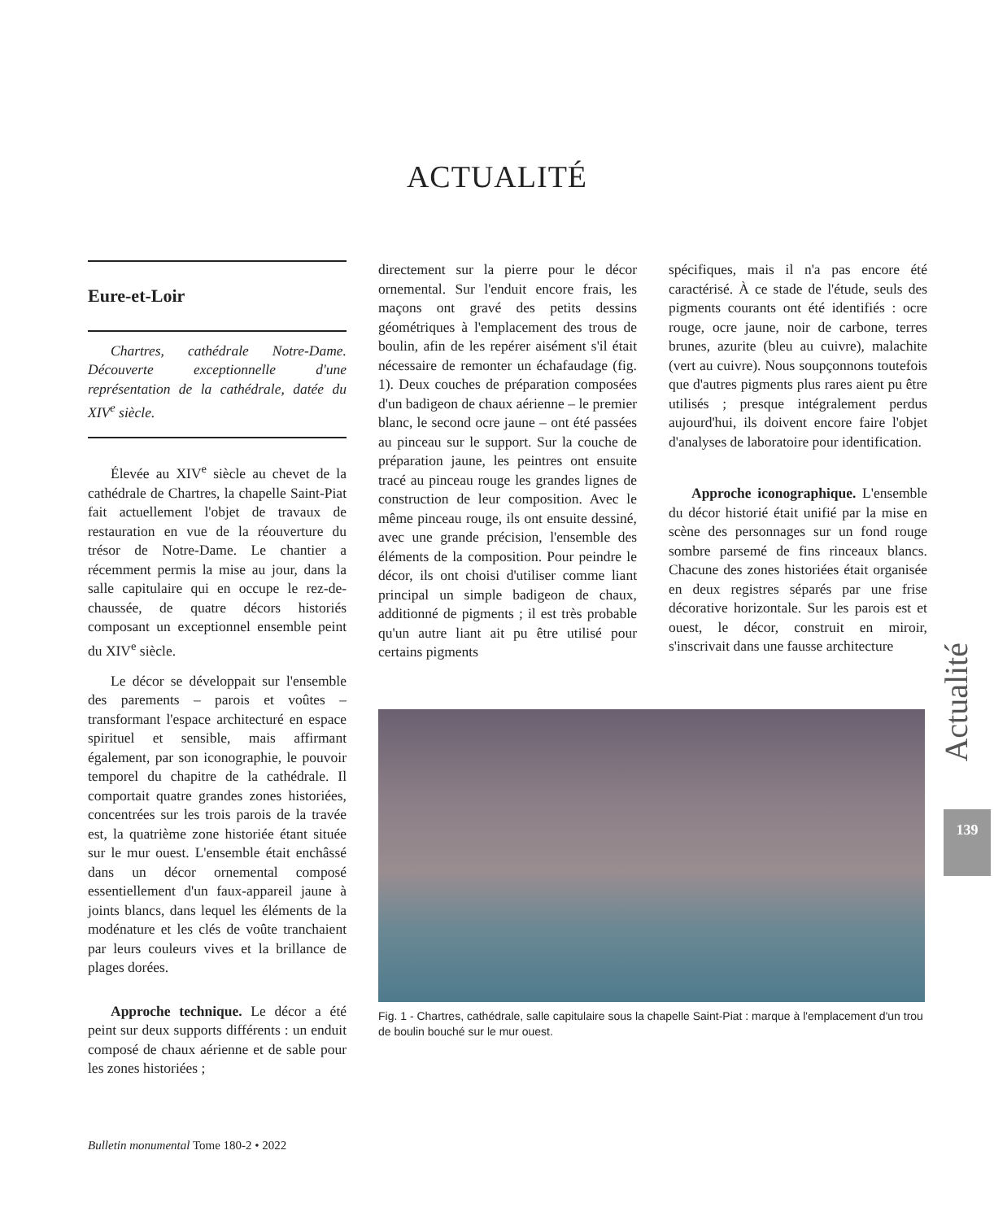ACTUALITÉ
Eure-et-Loir
Chartres, cathédrale Notre-Dame. Découverte exceptionnelle d'une représentation de la cathédrale, datée du XIV<sup>e</sup> siècle.
Élevée au XIV<sup>e</sup> siècle au chevet de la cathédrale de Chartres, la chapelle Saint-Piat fait actuellement l'objet de travaux de restauration en vue de la réouverture du trésor de Notre-Dame. Le chantier a récemment permis la mise au jour, dans la salle capitulaire qui en occupe le rez-de-chaussée, de quatre décors historiés composant un exceptionnel ensemble peint du XIV<sup>e</sup> siècle.
Le décor se développait sur l'ensemble des parements – parois et voûtes – transformant l'espace architecturé en espace spirituel et sensible, mais affirmant également, par son iconographie, le pouvoir temporel du chapitre de la cathédrale. Il comportait quatre grandes zones historiées, concentrées sur les trois parois de la travée est, la quatrième zone historiée étant située sur le mur ouest. L'ensemble était enchâssé dans un décor ornemental composé essentiellement d'un faux-appareil jaune à joints blancs, dans lequel les éléments de la modénature et les clés de voûte tranchaient par leurs couleurs vives et la brillance de plages dorées.
Approche technique. Le décor a été peint sur deux supports différents : un enduit composé de chaux aérienne et de sable pour les zones historiées ;
directement sur la pierre pour le décor ornemental. Sur l'enduit encore frais, les maçons ont gravé des petits dessins géométriques à l'emplacement des trous de boulin, afin de les repérer aisément s'il était nécessaire de remonter un échafaudage (fig. 1). Deux couches de préparation composées d'un badigeon de chaux aérienne – le premier blanc, le second ocre jaune – ont été passées au pinceau sur le support. Sur la couche de préparation jaune, les peintres ont ensuite tracé au pinceau rouge les grandes lignes de construction de leur composition. Avec le même pinceau rouge, ils ont ensuite dessiné, avec une grande précision, l'ensemble des éléments de la composition. Pour peindre le décor, ils ont choisi d'utiliser comme liant principal un simple badigeon de chaux, additionné de pigments ; il est très probable qu'un autre liant ait pu être utilisé pour certains pigments
spécifiques, mais il n'a pas encore été caractérisé. À ce stade de l'étude, seuls des pigments courants ont été identifiés : ocre rouge, ocre jaune, noir de carbone, terres brunes, azurite (bleu au cuivre), malachite (vert au cuivre). Nous soupçonnons toutefois que d'autres pigments plus rares aient pu être utilisés ; presque intégralement perdus aujourd'hui, ils doivent encore faire l'objet d'analyses de laboratoire pour identification.
Approche iconographique. L'ensemble du décor historié était unifié par la mise en scène des personnages sur un fond rouge sombre parsemé de fins rinceaux blancs. Chacune des zones historiées était organisée en deux registres séparés par une frise décorative horizontale. Sur les parois est et ouest, le décor, construit en miroir, s'inscrivait dans une fausse architecture
Fig. 1 - Chartres, cathédrale, salle capitulaire sous la chapelle Saint-Piat : marque à l'emplacement d'un trou de boulin bouché sur le mur ouest.
Actualité
139
Bulletin monumental Tome 180-2 • 2022